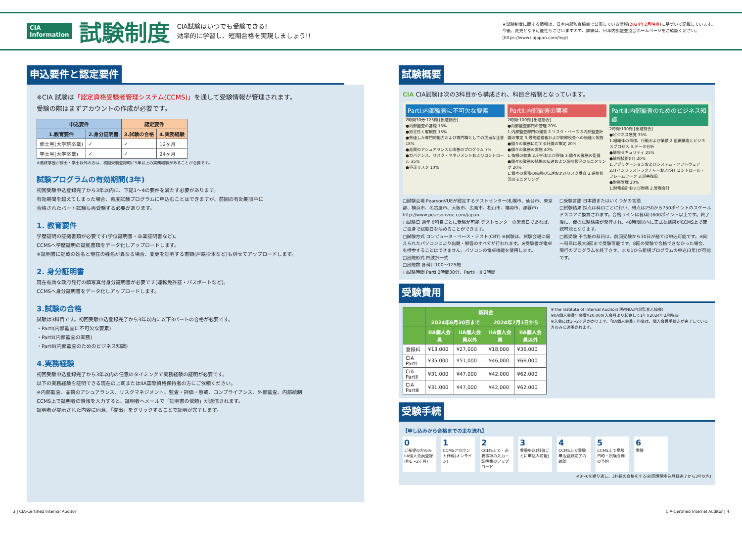CIA
Information
試験制度
CIA試験はいつでも受験できる!
効率的に学習し、短期合格を実現しましょう!!
★試験制度に関する情報は、日本内部監査協会で公表している情報(2024年2月時点)に基づいて記載しています。
今後、変更となる可能性もございますので、詳細は、日本内部監査協会ホームページをご確認ください。
(https://www.iiajapan.com/leg/)
申込要件と認定要件
※CIA 試験は「認定資格受験者管理システム(CCMS)」を通して受験情報が管理されます。
受験の際はまずアカウントの作成が必要です。
| 申込要件 | | 認定要件 | |
| --- | --- | --- | --- |
| 1.教育要件 | 2.身分証明書 | 3.試験の合格 | 4.実務経験 |
| 修士号(大学院卒業) | ✓ | ✓ | 12ヶ月 |
| 学士号(大学卒業) | ✓ | ✓ | 24ヶ月 |
※最終学歴が修士・学士以外の方は、初回受験登録時に5年以上の実務経験があることが必要です。
試験プログラムの有効期間(3年)
初回受験申込登録完了から3年以内に、下記1～4の要件を満たす必要があります。
有効期間を越えてしまった場合、再度試験プログラムに申込むことはできますが、前回の有効期限中に
合格されたパート試験も再受験する必要があります。
1. 教育要件
学歴証明の証拠書類が必要です(学位証明書・卒業証明書など)。
CCMSへ学歴証明の証拠書類をデータ化しアップロードします。
※証明書に記載の姓名と現在の姓名が異なる場合、変更を証明する書類(戸籍抄本など)も併せてアップロードします。
2. 身分証明書
現在有効な政府発行の顔写真付身分証明書が必要です(運転免許証・パスポートなど)。
CCMSへ身分証明書をデータ化しアップロードします。
3.試験の合格
試験は3科目です。初回受験申込登録完了から3年以内に以下3パートの合格が必要です。
・PartⅠ(内部監査に不可欠な要素)
・PartⅡ(内部監査の実務)
・PartⅢ(内部監査のためのビジネス知識)
4.実務経験
初回受験申込登録完了から3年以内の任意のタイミングで実務経験の証明が必要です。
以下の実務経験を証明できる現在の上司またはIIA国際資格保持者の方にご依頼ください。
※内部監査、品質のアシュアランス、リスクマネジメント、監査・評価・懲戒、コンプライアンス、外部監査、内部統制
CCMS上で証明者の情報を入力すると、証明者へメールで「証明書の依頼」が送信されます。
証明者が提示された内容に同意、「提出」をクリックすることで証明が完了します。
試験概要
CIA CIA試験は次の3科目から構成され、科目合格制となっています。
PartⅠ:内部監査に不可欠な要素
2時間30分:125問 [出題割合]
●内部監査の基礎 15%
●独立性と客観性 15%
●熟達した専門的能力および専門職としての正当な注意 18%
●品質のアシュアランスと改善のプログラム 7%
●ガバナンス、リスク・マネジメントおよびコントロール 35%
●不正リスク 10%
PartⅡ:内部監査の実務
2時間:100問 [出題割合]
●内部監査部門の管理 20%
1.内部監査部門の運営 2.リスク・ベースの内部監査計画の策定 3.最高経営者および取締役会への伝達と報告
●個々の業務に対する計画の策定 20%
●個々の業務の実施 40%
1.情報の収集 2.分析および評価 3.個々の業務の監督
●個々の業務の結果の伝達および進捗状況のモニタリング 20%
1.個々の業務の結果の伝達およびリスク受容 2.進捗状況のモニタリング
PartⅢ:内部監査のためのビジネス知識
2時間:100問 [出題割合]
●ビジネス感覚 35%
1.組織体の目標、行動および業績 2.組織構造とビジネスプロセス 3.データ分析
●情報セキュリティ 25%
●情報技術(IT) 20%
1.アプリケーションおよびシステム・ソフトウェア 2.ITインフラストラクチャーおよびIT コントロール・フレームワーク 3.災害復旧
●財務管理 20%
1.財務会計および財務 2.管理会計
□試験会場 PearsonVUEが認定するテストセンター(札幌市、仙台市、東京都、横浜市、名古屋市、大阪市、広島市、松山市、福岡市、那覇市) http://www.pearsonvue.com/japan
□試験日 通年で科目ごとに受験が可能 テストセンターの営業日であれば、ご自身で試験日を決めることができます。
□試験方式 コンピュータ・ベース・テスト(CBT) ※試験は、試験会場に備えられたパソコンにより出題・解答のすべてが行われます。※受験者が電卓を持参することはできません。パソコンの電卓機能を使用します。
□出題形式 四肢択一式
□出題数 各科目100～125題
□試験時間 PartⅠ 2時間30分、PartⅡ・Ⅲ 2時間
□受験言語 日本語またはいくつかの言語
□試験結果 採点は科目ごとに行い、得点は250から750ポイントのスケールドスコアに換算されます。合格ラインは各科目600ポイント以上です。終了後に、仮の試験結果が発行され、48時間以内に正式な結果がCCMS上で確認可能となります。
□再受験 不合格の科目は、前回受験から30日が経てば申込可能です。※同一科目は最大8回まで受験可能です。8回の受験で合格できなかった場合、現行のプログラムを終了させ、また1から新規プログラムの申込(3年)が可能です。
受験費用
| | 新料金 | | | |
| --- | --- | --- | --- | --- |
| | 2024年6月30日まで | | 2024年7月1日から | |
| | IIA個人会員 | IIA個人会員以外 | IIA個人会員 | IIA個人会員以外 |
| 登録料 | ¥13,000 | ¥27,000 | ¥18,000 | ¥36,000 |
| CIA PartⅠ | ¥35,000 | ¥51,000 | ¥46,000 | ¥66,000 |
| CIA PartⅡ | ¥31,000 | ¥47,000 | ¥42,000 | ¥62,000 |
| CIA PartⅢ | ¥31,000 | ¥47,000 | ¥42,000 | ¥62,000 |
※The Institute of Internal Auditors(略称IIA:内部監査人協会)
※IIA個人会員年会費¥20,000(入会月より起算して1年)(2024年2月時点)
※入会には1～2ヶ月かかります。「IIA個人会員」料金は、個人会員手続きが完了している方のみに適用されます。
受験手続
【申し込みから合格までの主な流れ】
0
ご希望の方のみ IIA個人会員登録(約1～2ヶ月)
1
CCMSアカウント作成(オンライン)
2
CCMS上で・必要事項の入力・証明書のアップロード
3
受験申込(科目ごとに申込み可能)
4
CCMS上で受験申込登録完了の確認
5
CCMS上で受験日時・試験会場の予約
6
受験
※3～6を繰り返し、3科目の合格をする(初回受験申込登録完了から3年以内)
3 | CIA-Certified Internal Auditor CIA-Certified Internal Auditor | 4